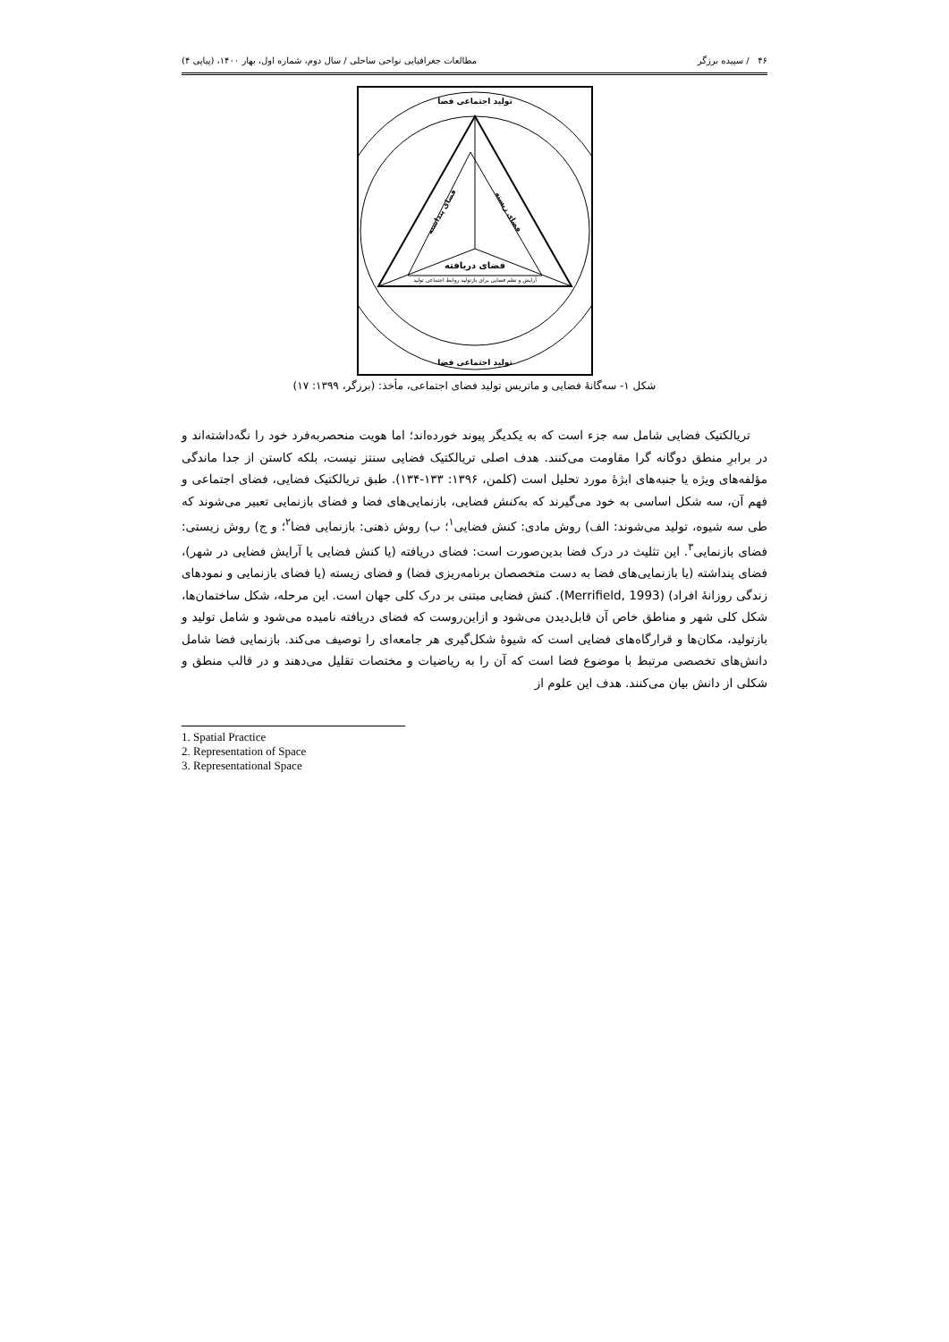۴۶ / سپیده برزگر مطالعات جغرافیایی نواحی ساحلی / سال دوم، شماره اول، بهار ۱۴۰۰، (پیاپی ۴)
تولید اجتماعی فضا
تولید اجتماعی فضا
فضای دریافته
آرایش و نظم فضایی برای بازتولید روابط اجتماعی تولید
فضای پنداشته
فضای زیسته
شکل ۱- سه‌گانهٔ فضایی و ماتریس تولید فضای اجتماعی، مأخذ: (برزگر، ۱۳۹۹: ۱۷)
تریالکتیک فضایی شامل سه جزء است که به یکدیگر پیوند خورده‌اند؛ اما هویت منحصربه‌فرد خود را نگه‌داشته‌اند و در برابرِ منطق دوگانه گرا مقاومت می‌کنند. هدف اصلی تریالکتیک فضایی سنتز نیست، بلکه کاستن از جدا ماندگی مؤلفه‌های ویژه یا جنبه‌های ابژهٔ مورد تحلیل است (کلمن، ۱۳۹۶: ۱۳۳-۱۳۴). طبق تریالکتیک فضایی، فضای اجتماعی و فهم آن، سه شکل اساسی به خود می‌گیرند که به‌کنش فضایی، بازنمایی‌های فضا و فضای بازنمایی تعبیر می‌شوند که طی سه شیوه، تولید می‌شوند: الف) روش مادی: کنش فضایی<sup>۱</sup>؛ ب) روش ذهنی: بازنمایی فضا<sup>۲</sup>؛ و ج) روش زیستی: فضای بازنمایی<sup>۳</sup>. این تثلیث در درک فضا بدین‌صورت است: فضای دریافته (یا کنش فضایی یا آرایش فضایی در شهر)، فضای پنداشته (یا بازنمایی‌های فضا به دست متخصصان برنامه‌ریزی فضا) و فضای زیسته (یا فضای بازنمایی و نمودهای زندگی روزانهٔ افراد) (Merrifield, 1993). کنش فضایی مبتنی بر درک کلی جهان است. این مرحله، شکل ساختمان‌ها، شکل کلی شهر و مناطق خاص آن قابل‌دیدن می‌شود و ازاین‌روست که فضای دریافته نامیده می‌شود و شامل تولید و بازتولید، مکان‌ها و قرارگاه‌های فضایی است که شیوهٔ شکل‌گیری هر جامعه‌ای را توصیف می‌کند. بازنمایی فضا شامل دانش‌های تخصصی مرتبط با موضوع فضا است که آن را به ریاضیات و مختصات تقلیل می‌دهند و در قالب منطق و شکلی از دانش بیان می‌کنند. هدف این علوم از
1. Spatial Practice
2. Representation of Space
3. Representational Space